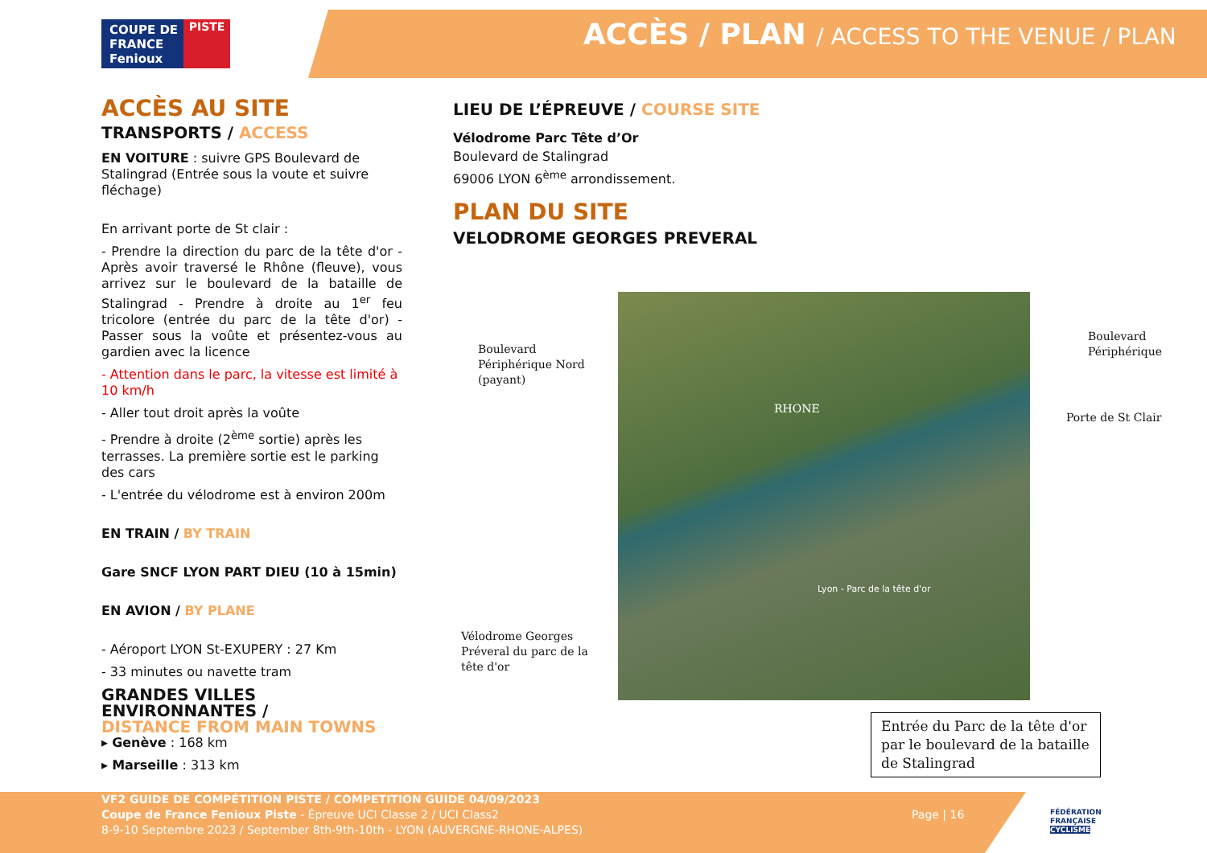COUPE DE
FRANCE
Fenioux
PISTE
ACCÈS / PLAN / ACCESS TO THE VENUE / PLAN
ACCÈS AU SITE
TRANSPORTS / ACCESS
EN VOITURE : suivre GPS Boulevard de Stalingrad (Entrée sous la voute et suivre fléchage)
En arrivant porte de St clair :
- Prendre la direction du parc de la tête d'or - Après avoir traversé le Rhône (fleuve), vous arrivez sur le boulevard de la bataille de Stalingrad - Prendre à droite au 1<sup>er</sup> feu tricolore (entrée du parc de la tête d'or) - Passer sous la voûte et présentez-vous au gardien avec la licence
- Attention dans le parc, la vitesse est limité à 10 km/h
- Aller tout droit après la voûte
- Prendre à droite (2<sup>ème</sup> sortie) après les terrasses. La première sortie est le parking des cars
- L'entrée du vélodrome est à environ 200m
EN TRAIN / BY TRAIN
Gare SNCF LYON PART DIEU (10 à 15min)
EN AVION / BY PLANE
- Aéroport LYON St-EXUPERY : 27 Km
- 33 minutes ou navette tram
GRANDES VILLES ENVIRONNANTES /
DISTANCE FROM MAIN TOWNS
▸ Genève : 168 km
▸ Marseille : 313 km
LIEU DE L’ÉPREUVE / COURSE SITE
Vélodrome Parc Tête d’Or
Boulevard de Stalingrad
69006 LYON 6<sup>ème</sup> arrondissement.
PLAN DU SITE
VELODROME GEORGES PREVERAL
RHONE
Lyon - Parc de la tête d'or
Boulevard
Périphérique Nord
(payant)
Boulevard
Périphérique
Porte de St Clair
Vélodrome Georges
Préveral du parc de la
tête d'or
Entrée du Parc de la tête d'or par le boulevard de la bataille de Stalingrad
VF2 GUIDE DE COMPÉTITION PISTE / COMPETITION GUIDE 04/09/2023
Coupe de France Fenioux Piste - Épreuve UCI Classe 2 / UCI Class2
8-9-10 Septembre 2023 / September 8th-9th-10th - LYON (AUVERGNE-RHONE-ALPES)
Page | 16
FÉDÉRATION
FRANÇAISE
CYCLISME